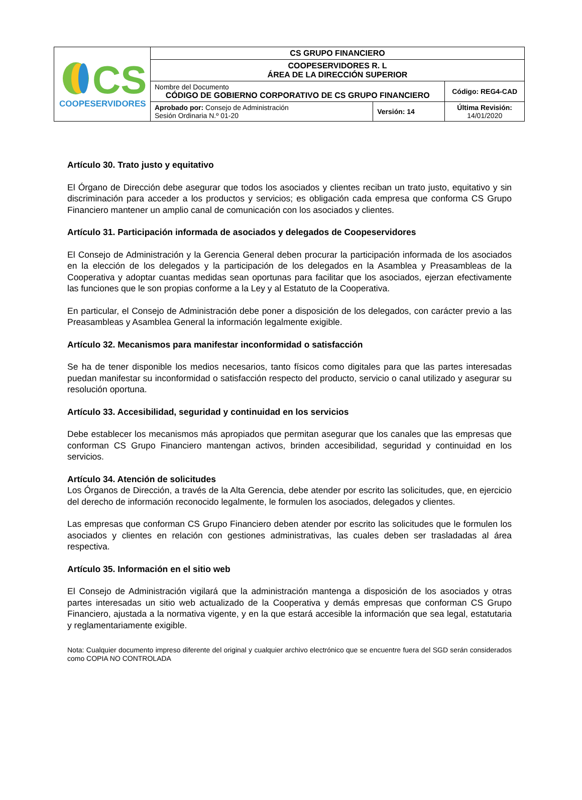| CS COOPESERVIDORES | CS GRUPO FINANCIERO | | |
| | COOPESERVIDORES R. L ÁREA DE LA DIRECCIÓN SUPERIOR | | |
| | Nombre del Documento CÓDIGO DE GOBIERNO CORPORATIVO DE CS GRUPO FINANCIERO | | Código: REG4-CAD |
| | Aprobado por: Consejo de Administración Sesión Ordinaria N.º 01-20 | Versión: 14 | Última Revisión: 14/01/2020 |
Artículo 30. Trato justo y equitativo
El Órgano de Dirección debe asegurar que todos los asociados y clientes reciban un trato justo, equitativo y sin discriminación para acceder a los productos y servicios; es obligación cada empresa que conforma CS Grupo Financiero mantener un amplio canal de comunicación con los asociados y clientes.
Artículo 31. Participación informada de asociados y delegados de Coopeservidores
El Consejo de Administración y la Gerencia General deben procurar la participación informada de los asociados en la elección de los delegados y la participación de los delegados en la Asamblea y Preasambleas de la Cooperativa y adoptar cuantas medidas sean oportunas para facilitar que los asociados, ejerzan efectivamente las funciones que le son propias conforme a la Ley y al Estatuto de la Cooperativa.
En particular, el Consejo de Administración debe poner a disposición de los delegados, con carácter previo a las Preasambleas y Asamblea General la información legalmente exigible.
Artículo 32. Mecanismos para manifestar inconformidad o satisfacción
Se ha de tener disponible los medios necesarios, tanto físicos como digitales para que las partes interesadas puedan manifestar su inconformidad o satisfacción respecto del producto, servicio o canal utilizado y asegurar su resolución oportuna.
Artículo 33. Accesibilidad, seguridad y continuidad en los servicios
Debe establecer los mecanismos más apropiados que permitan asegurar que los canales que las empresas que conforman CS Grupo Financiero mantengan activos, brinden accesibilidad, seguridad y continuidad en los servicios.
Artículo 34. Atención de solicitudes
Los Órganos de Dirección, a través de la Alta Gerencia, debe atender por escrito las solicitudes, que, en ejercicio del derecho de información reconocido legalmente, le formulen los asociados, delegados y clientes.
Las empresas que conforman CS Grupo Financiero deben atender por escrito las solicitudes que le formulen los asociados y clientes en relación con gestiones administrativas, las cuales deben ser trasladadas al área respectiva.
Artículo 35. Información en el sitio web
El Consejo de Administración vigilará que la administración mantenga a disposición de los asociados y otras partes interesadas un sitio web actualizado de la Cooperativa y demás empresas que conforman CS Grupo Financiero, ajustada a la normativa vigente, y en la que estará accesible la información que sea legal, estatutaria y reglamentariamente exigible.
Nota: Cualquier documento impreso diferente del original y cualquier archivo electrónico que se encuentre fuera del SGD serán considerados como COPIA NO CONTROLADA